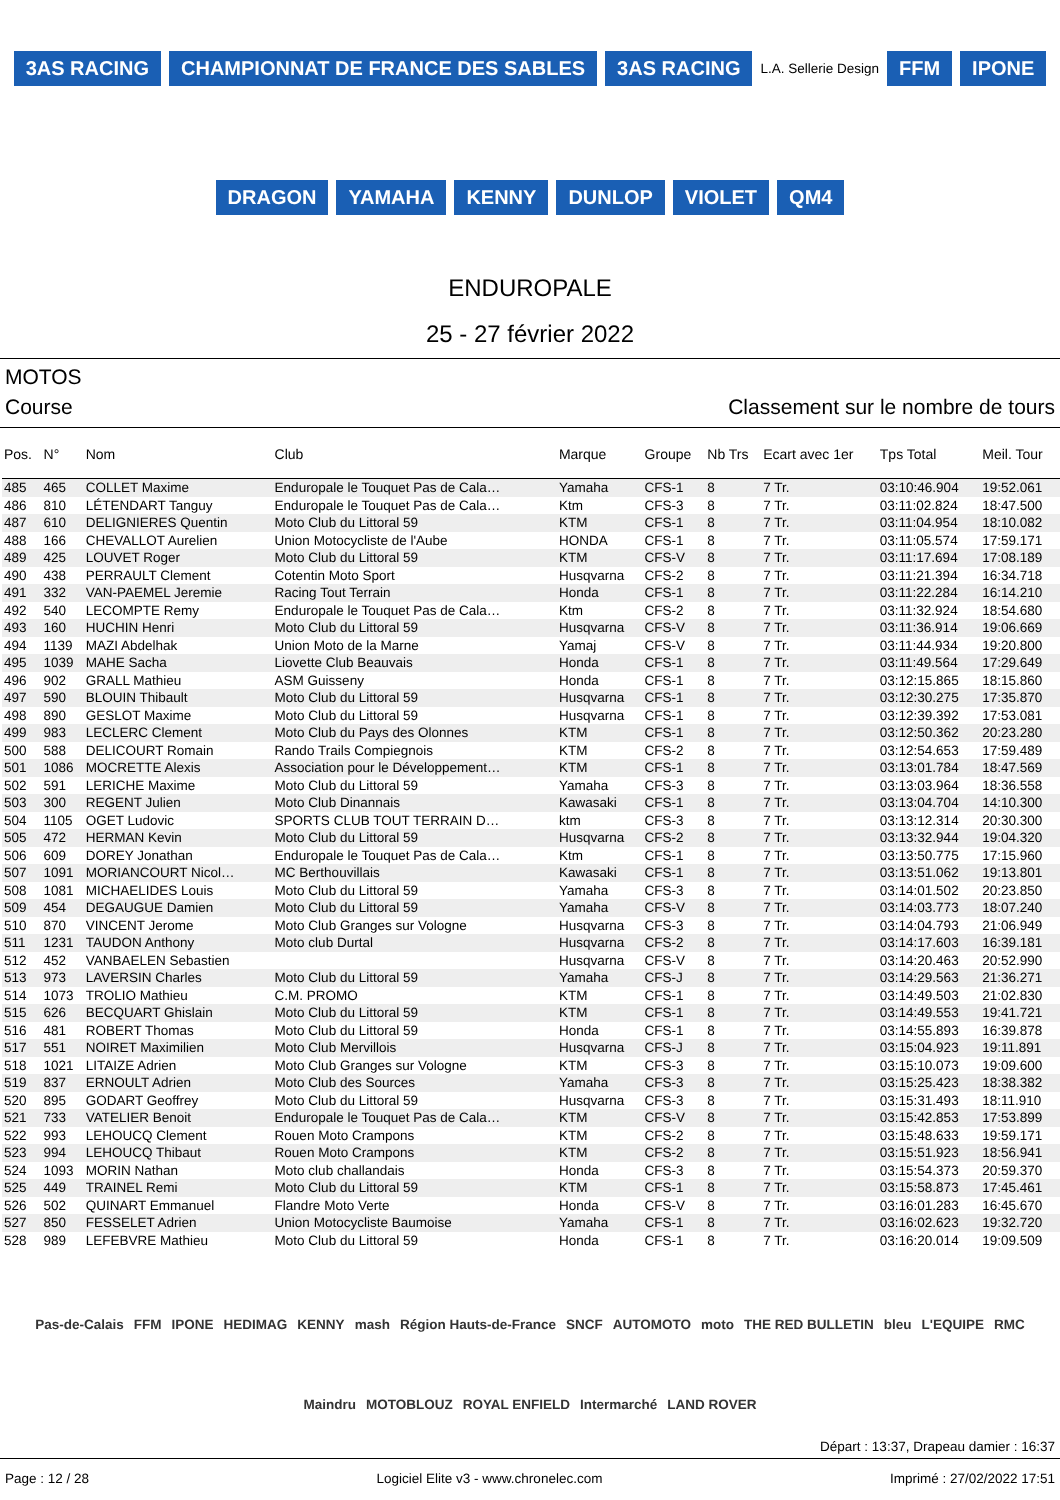3AS RACING CHAMPIONNAT DE FRANCE DES SABLES 3AS RACING L.A. Sellerie Design FFM IPONE DRAGON YAMAHA KENNY DUNLOP VIOLET QM4
ENDUROPALE
25 - 27 février 2022
MOTOS
Course Classement sur le nombre de tours
| Pos. | N° | Nom | Club | Marque | Groupe | Nb Trs | Ecart avec 1er | Tps Total | Meil. Tour |
| --- | --- | --- | --- | --- | --- | --- | --- | --- | --- |
| 485 | 465 | COLLET Maxime | Enduropale le Touquet Pas de Cala… | Yamaha | CFS-1 | 8 | 7 Tr. | 03:10:46.904 | 19:52.061 |
| 486 | 810 | LÉTENDART Tanguy | Enduropale le Touquet Pas de Cala… | Ktm | CFS-3 | 8 | 7 Tr. | 03:11:02.824 | 18:47.500 |
| 487 | 610 | DELIGNIERES Quentin | Moto Club du Littoral 59 | KTM | CFS-1 | 8 | 7 Tr. | 03:11:04.954 | 18:10.082 |
| 488 | 166 | CHEVALLOT Aurelien | Union Motocycliste de l'Aube | HONDA | CFS-1 | 8 | 7 Tr. | 03:11:05.574 | 17:59.171 |
| 489 | 425 | LOUVET Roger | Moto Club du Littoral 59 | KTM | CFS-V | 8 | 7 Tr. | 03:11:17.694 | 17:08.189 |
| 490 | 438 | PERRAULT Clement | Cotentin Moto Sport | Husqvarna | CFS-2 | 8 | 7 Tr. | 03:11:21.394 | 16:34.718 |
| 491 | 332 | VAN-PAEMEL Jeremie | Racing Tout Terrain | Honda | CFS-1 | 8 | 7 Tr. | 03:11:22.284 | 16:14.210 |
| 492 | 540 | LECOMPTE Remy | Enduropale le Touquet Pas de Cala… | Ktm | CFS-2 | 8 | 7 Tr. | 03:11:32.924 | 18:54.680 |
| 493 | 160 | HUCHIN Henri | Moto Club du Littoral 59 | Husqvarna | CFS-V | 8 | 7 Tr. | 03:11:36.914 | 19:06.669 |
| 494 | 1139 | MAZI Abdelhak | Union Moto de la Marne | Yamaj | CFS-V | 8 | 7 Tr. | 03:11:44.934 | 19:20.800 |
| 495 | 1039 | MAHE Sacha | Liovette Club Beauvais | Honda | CFS-1 | 8 | 7 Tr. | 03:11:49.564 | 17:29.649 |
| 496 | 902 | GRALL Mathieu | ASM Guisseny | Honda | CFS-1 | 8 | 7 Tr. | 03:12:15.865 | 18:15.860 |
| 497 | 590 | BLOUIN Thibault | Moto Club du Littoral 59 | Husqvarna | CFS-1 | 8 | 7 Tr. | 03:12:30.275 | 17:35.870 |
| 498 | 890 | GESLOT Maxime | Moto Club du Littoral 59 | Husqvarna | CFS-1 | 8 | 7 Tr. | 03:12:39.392 | 17:53.081 |
| 499 | 983 | LECLERC Clement | Moto Club du Pays des Olonnes | KTM | CFS-1 | 8 | 7 Tr. | 03:12:50.362 | 20:23.280 |
| 500 | 588 | DELICOURT Romain | Rando Trails Compiegnois | KTM | CFS-2 | 8 | 7 Tr. | 03:12:54.653 | 17:59.489 |
| 501 | 1086 | MOCRETTE Alexis | Association pour le Développement… | KTM | CFS-1 | 8 | 7 Tr. | 03:13:01.784 | 18:47.569 |
| 502 | 591 | LERICHE Maxime | Moto Club du Littoral 59 | Yamaha | CFS-3 | 8 | 7 Tr. | 03:13:03.964 | 18:36.558 |
| 503 | 300 | REGENT Julien | Moto Club Dinannais | Kawasaki | CFS-1 | 8 | 7 Tr. | 03:13:04.704 | 14:10.300 |
| 504 | 1105 | OGET Ludovic | SPORTS CLUB TOUT TERRAIN D… | ktm | CFS-3 | 8 | 7 Tr. | 03:13:12.314 | 20:30.300 |
| 505 | 472 | HERMAN Kevin | Moto Club du Littoral 59 | Husqvarna | CFS-2 | 8 | 7 Tr. | 03:13:32.944 | 19:04.320 |
| 506 | 609 | DOREY Jonathan | Enduropale le Touquet Pas de Cala… | Ktm | CFS-1 | 8 | 7 Tr. | 03:13:50.775 | 17:15.960 |
| 507 | 1091 | MORIANCOURT Nicol… | MC Berthouvillais | Kawasaki | CFS-1 | 8 | 7 Tr. | 03:13:51.062 | 19:13.801 |
| 508 | 1081 | MICHAELIDES Louis | Moto Club du Littoral 59 | Yamaha | CFS-3 | 8 | 7 Tr. | 03:14:01.502 | 20:23.850 |
| 509 | 454 | DEGAUGUE Damien | Moto Club du Littoral 59 | Yamaha | CFS-V | 8 | 7 Tr. | 03:14:03.773 | 18:07.240 |
| 510 | 870 | VINCENT Jerome | Moto Club Granges sur Vologne | Husqvarna | CFS-3 | 8 | 7 Tr. | 03:14:04.793 | 21:06.949 |
| 511 | 1231 | TAUDON Anthony | Moto club Durtal | Husqvarna | CFS-2 | 8 | 7 Tr. | 03:14:17.603 | 16:39.181 |
| 512 | 452 | VANBAELEN Sebastien | | Husqvarna | CFS-V | 8 | 7 Tr. | 03:14:20.463 | 20:52.990 |
| 513 | 973 | LAVERSIN Charles | Moto Club du Littoral 59 | Yamaha | CFS-J | 8 | 7 Tr. | 03:14:29.563 | 21:36.271 |
| 514 | 1073 | TROLIO Mathieu | C.M. PROMO | KTM | CFS-1 | 8 | 7 Tr. | 03:14:49.503 | 21:02.830 |
| 515 | 626 | BECQUART Ghislain | Moto Club du Littoral 59 | KTM | CFS-1 | 8 | 7 Tr. | 03:14:49.553 | 19:41.721 |
| 516 | 481 | ROBERT Thomas | Moto Club du Littoral 59 | Honda | CFS-1 | 8 | 7 Tr. | 03:14:55.893 | 16:39.878 |
| 517 | 551 | NOIRET Maximilien | Moto Club Mervillois | Husqvarna | CFS-J | 8 | 7 Tr. | 03:15:04.923 | 19:11.891 |
| 518 | 1021 | LITAIZE Adrien | Moto Club Granges sur Vologne | KTM | CFS-3 | 8 | 7 Tr. | 03:15:10.073 | 19:09.600 |
| 519 | 837 | ERNOULT Adrien | Moto Club des Sources | Yamaha | CFS-3 | 8 | 7 Tr. | 03:15:25.423 | 18:38.382 |
| 520 | 895 | GODART Geoffrey | Moto Club du Littoral 59 | Husqvarna | CFS-3 | 8 | 7 Tr. | 03:15:31.493 | 18:11.910 |
| 521 | 733 | VATELIER Benoit | Enduropale le Touquet Pas de Cala… | KTM | CFS-V | 8 | 7 Tr. | 03:15:42.853 | 17:53.899 |
| 522 | 993 | LEHOUCQ Clement | Rouen Moto Crampons | KTM | CFS-2 | 8 | 7 Tr. | 03:15:48.633 | 19:59.171 |
| 523 | 994 | LEHOUCQ Thibaut | Rouen Moto Crampons | KTM | CFS-2 | 8 | 7 Tr. | 03:15:51.923 | 18:56.941 |
| 524 | 1093 | MORIN Nathan | Moto club challandais | Honda | CFS-3 | 8 | 7 Tr. | 03:15:54.373 | 20:59.370 |
| 525 | 449 | TRAINEL Remi | Moto Club du Littoral 59 | KTM | CFS-1 | 8 | 7 Tr. | 03:15:58.873 | 17:45.461 |
| 526 | 502 | QUINART Emmanuel | Flandre Moto Verte | Honda | CFS-V | 8 | 7 Tr. | 03:16:01.283 | 16:45.670 |
| 527 | 850 | FESSELET Adrien | Union Motocycliste Baumoise | Yamaha | CFS-1 | 8 | 7 Tr. | 03:16:02.623 | 19:32.720 |
| 528 | 989 | LEFEBVRE Mathieu | Moto Club du Littoral 59 | Honda | CFS-1 | 8 | 7 Tr. | 03:16:20.014 | 19:09.509 |
Pas-de-Calais FFM IPONE HEDIMAG KENNY mash Région Hauts-de-France SNCF AUTOMOTO moto THE RED BULLETIN bleu L'EQUIPE RMC Maindru MOTOBLOUZ ROYAL ENFIELD Intermarché LAND ROVER
Départ : 13:37, Drapeau damier : 16:37
Page : 12 / 28 Logiciel Elite v3 - www.chronelec.com Imprimé : 27/02/2022 17:51